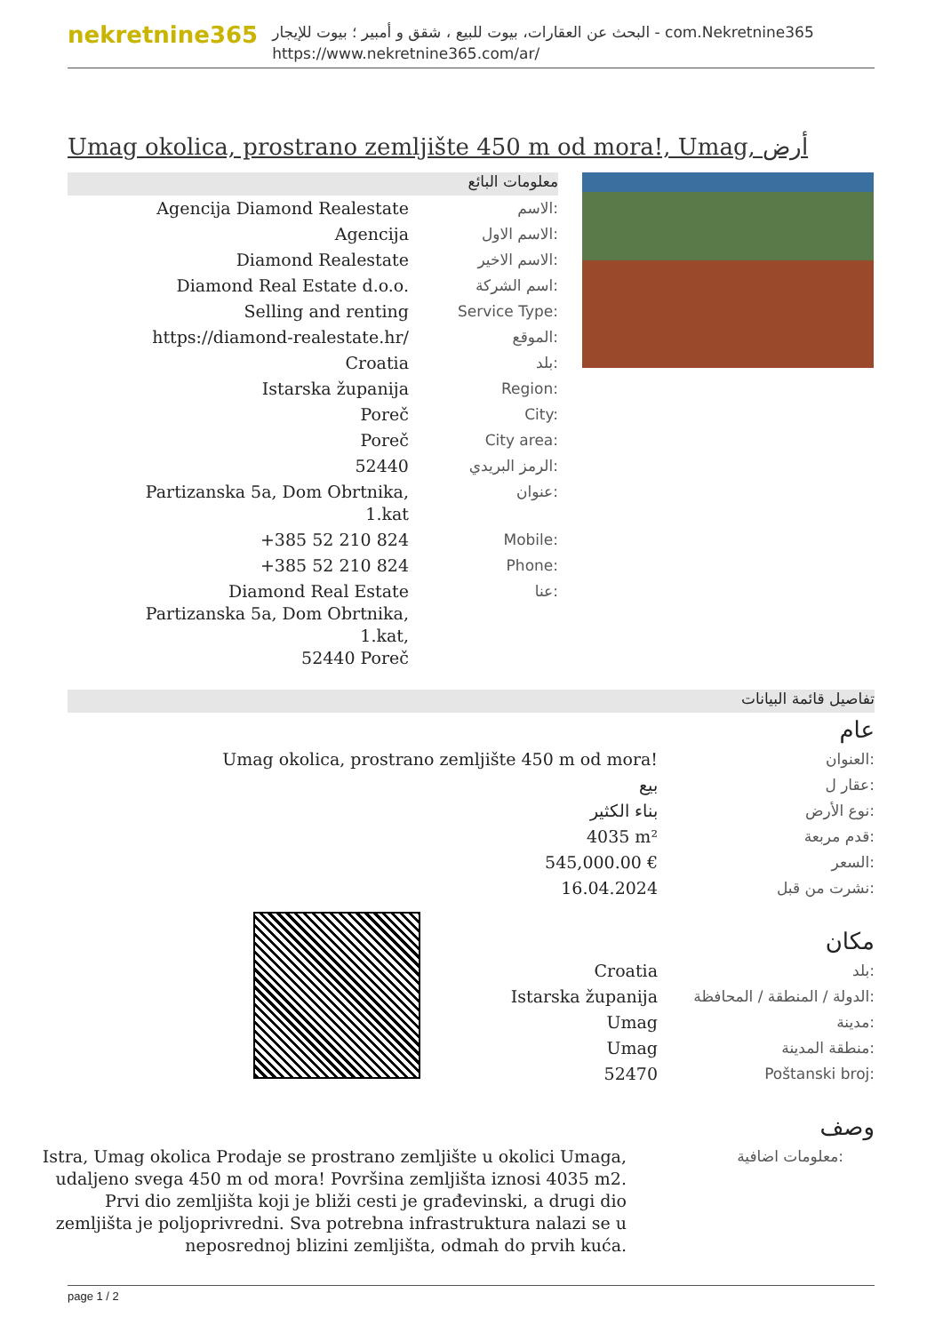nekretnine365
البحث عن العقارات، بيوت للبيع ، شقق و أمبير ؛ بيوت للإيجار - com.Nekretnine365
https://www.nekretnine365.com/ar/
Umag okolica, prostrano zemljište 450 m od mora!, Umag, أرض
معلومات البائع
| Agencija Diamond Realestate | الاسم: |
| Agencija | الاسم الاول: |
| Diamond Realestate | الاسم الاخير: |
| Diamond Real Estate d.o.o. | اسم الشركة: |
| Selling and renting | Service Type: |
| https://diamond-realestate.hr/ | الموقع: |
| Croatia | بلد: |
| Istarska županija | Region: |
| Poreč | City: |
| Poreč | City area: |
| 52440 | الرمز البريدي: |
| Partizanska 5a, Dom Obrtnika, 1.kat | عنوان: |
| +385 52 210 824 | Mobile: |
| +385 52 210 824 | Phone: |
| Diamond Real Estate Partizanska 5a, Dom Obrtnika, 1.kat, 52440 Poreč | عنا: |
تفاصيل قائمة البيانات
عام
| Umag okolica, prostrano zemljište 450 m od mora! | العنوان: |
| بيع | عقار ل: |
| بناء الكثير | نوع الأرض: |
| 4035 m² | قدم مربعة: |
| 545,000.00 € | السعر: |
| 16.04.2024 | نشرت من قبل: |
مكان
| Croatia | بلد: |
| Istarska županija | الدولة / المنطقة / المحافظة: |
| Umag | مدينة: |
| Umag | منطقة المدينة: |
| 52470 | Poštanski broj: |
وصف
| Istra, Umag okolica Prodaje se prostrano zemljište u okolici Umaga, udaljeno svega 450 m od mora! Površina zemljišta iznosi 4035 m2. Prvi dio zemljišta koji je bliži cesti je građevinski, a drugi dio zemljišta je poljoprivredni. Sva potrebna infrastruktura nalazi se u neposrednoj blizini zemljišta, odmah do prvih kuća. | معلومات اضافية: |
page 1 / 2